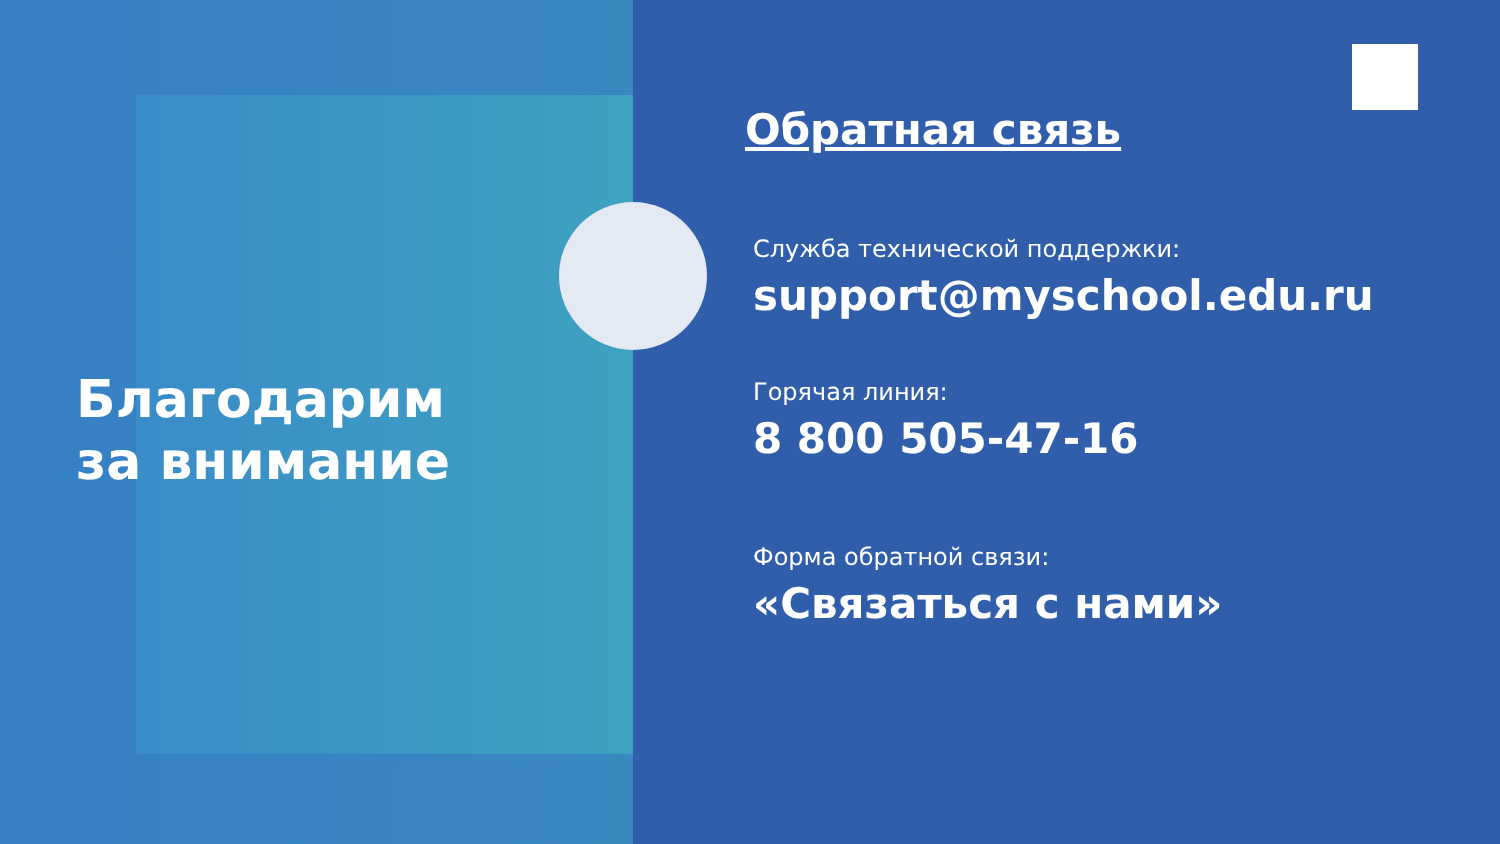Благодарим
за внимание
Обратная связь
Служба технической поддержки:
support@myschool.edu.ru
Горячая линия:
8 800 505-47-16
Форма обратной связи:
«Связаться с нами»